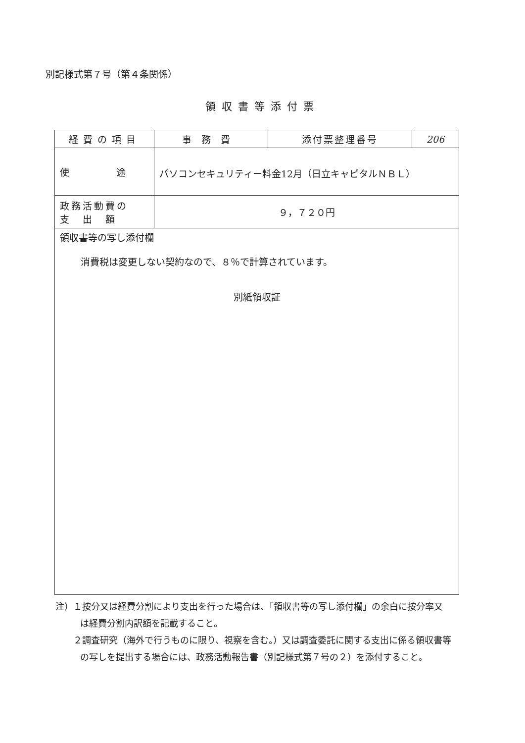別記様式第７号（第４条関係）
領収書等添付票
| 経費の項目 | 事務費 | 添付票整理番号 | 206 |
| 使 途 | パソコンセキュリティー料金12月（日立キャピタルＮＢＬ） | | |
| 政務活動費の 支 出 額 | ９，７２０円 | | |
| 領収書等の写し添付欄 消費税は変更しない契約なので、８％で計算されています。 別紙領収証 | | | |
注）１按分又は経費分割により支出を行った場合は、「領収書等の写し添付欄」の余白に按分率又は経費分割内訳額を記載すること。
　　２調査研究（海外で行うものに限り、視察を含む。）又は調査委託に関する支出に係る領収書等の写しを提出する場合には、政務活動報告書（別記様式第７号の２）を添付すること。